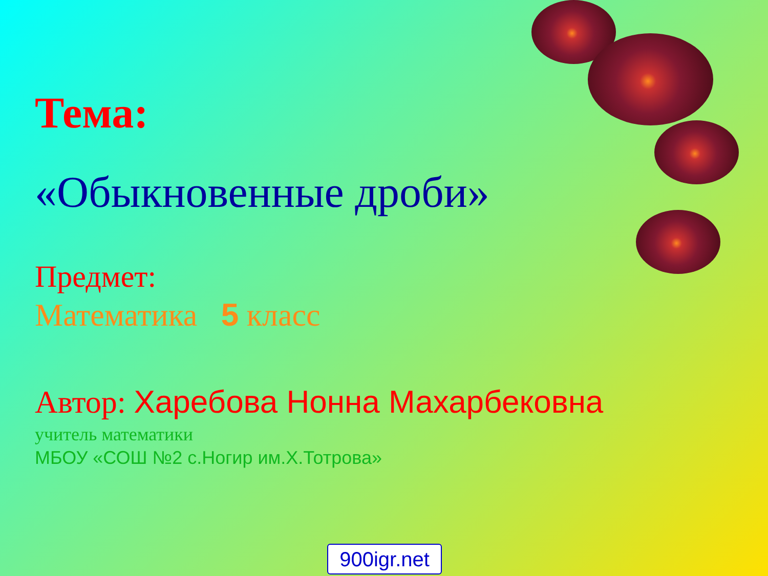Тема:
«Обыкновенные дроби»
Предмет:
Математика 5 класс
Автор: Харебова Нонна Махарбековна
учитель математики
МБОУ «СОШ №2 с.Ногир им.Х.Тотрова»
900igr.net